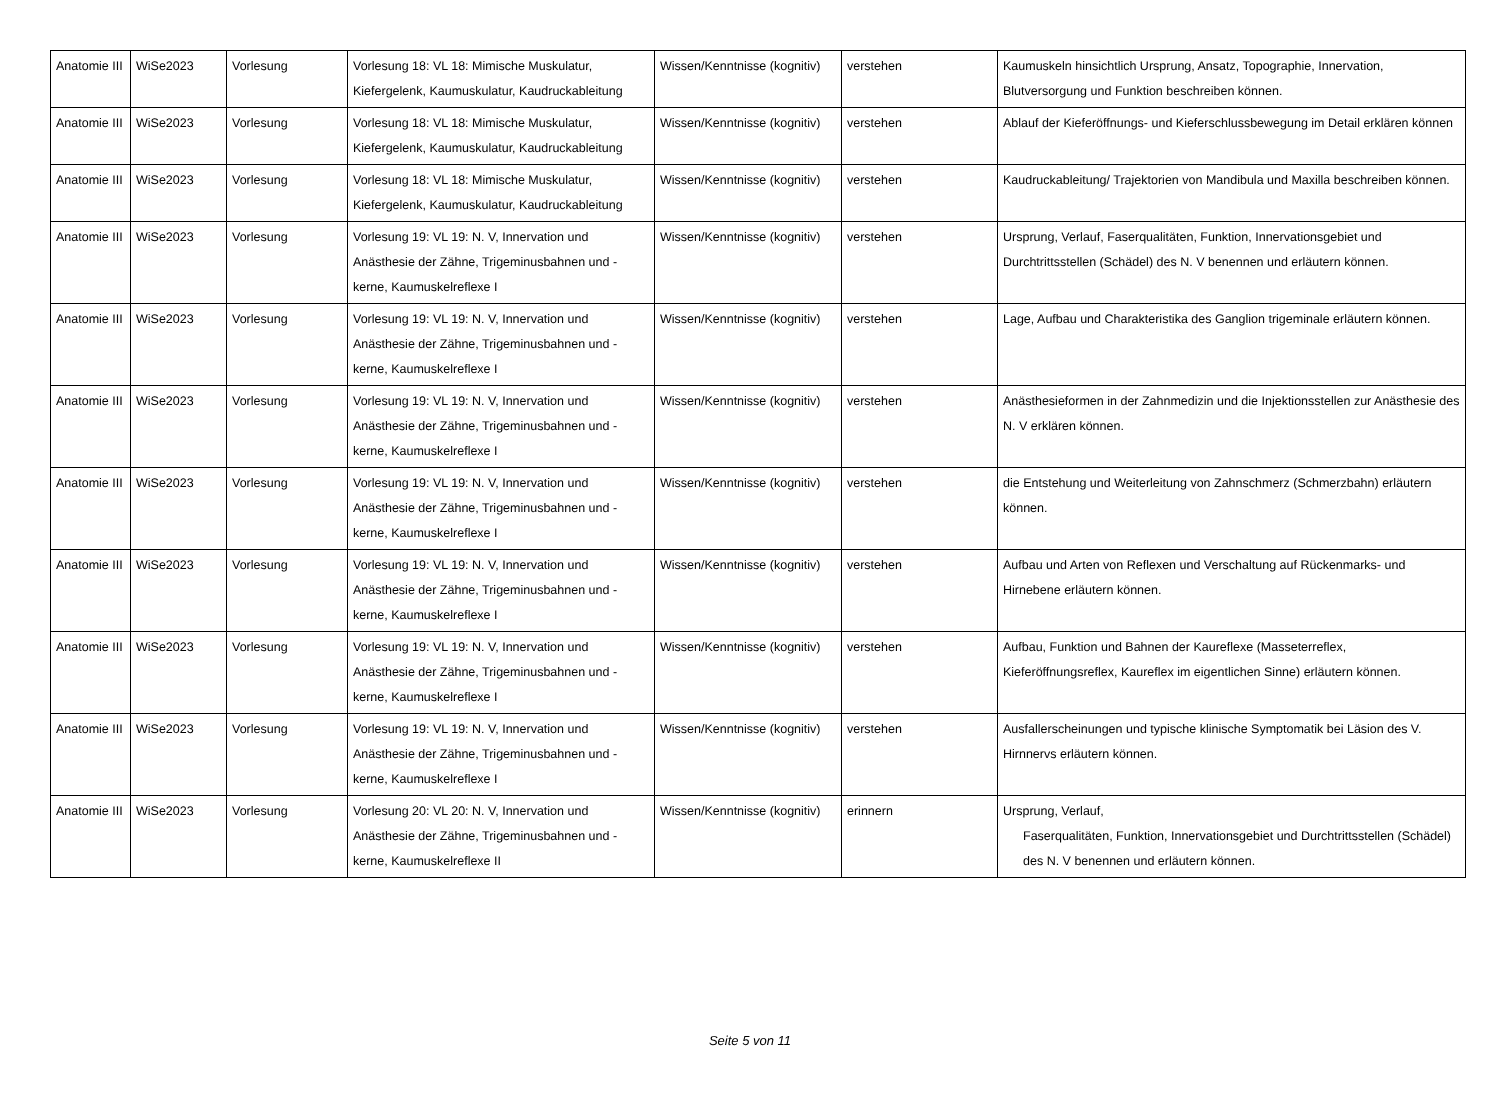| Anatomie III | WiSe2023 | Vorlesung | Vorlesung 18: VL 18: Mimische Muskulatur, Kiefergelenk, Kaumuskulatur, Kaudruckableitung | Wissen/Kenntnisse (kognitiv) | verstehen | Kaumuskeln hinsichtlich Ursprung, Ansatz, Topographie, Innervation, Blutversorgung und Funktion beschreiben können. |
| Anatomie III | WiSe2023 | Vorlesung | Vorlesung 18: VL 18: Mimische Muskulatur, Kiefergelenk, Kaumuskulatur, Kaudruckableitung | Wissen/Kenntnisse (kognitiv) | verstehen | Ablauf der Kieferöffnungs- und Kieferschlussbewegung im Detail erklären können |
| Anatomie III | WiSe2023 | Vorlesung | Vorlesung 18: VL 18: Mimische Muskulatur, Kiefergelenk, Kaumuskulatur, Kaudruckableitung | Wissen/Kenntnisse (kognitiv) | verstehen | Kaudruckableitung/ Trajektorien von Mandibula und Maxilla beschreiben können. |
| Anatomie III | WiSe2023 | Vorlesung | Vorlesung 19: VL 19: N. V, Innervation und Anästhesie der Zähne, Trigeminusbahnen und -kerne, Kaumuskelreflexe I | Wissen/Kenntnisse (kognitiv) | verstehen | Ursprung, Verlauf, Faserqualitäten, Funktion, Innervationsgebiet und Durchtrittsstellen (Schädel) des N. V benennen und erläutern können. |
| Anatomie III | WiSe2023 | Vorlesung | Vorlesung 19: VL 19: N. V, Innervation und Anästhesie der Zähne, Trigeminusbahnen und -kerne, Kaumuskelreflexe I | Wissen/Kenntnisse (kognitiv) | verstehen | Lage, Aufbau und Charakteristika des Ganglion trigeminale erläutern können. |
| Anatomie III | WiSe2023 | Vorlesung | Vorlesung 19: VL 19: N. V, Innervation und Anästhesie der Zähne, Trigeminusbahnen und -kerne, Kaumuskelreflexe I | Wissen/Kenntnisse (kognitiv) | verstehen | Anästhesieformen in der Zahnmedizin und die Injektionsstellen zur Anästhesie des N. V erklären können. |
| Anatomie III | WiSe2023 | Vorlesung | Vorlesung 19: VL 19: N. V, Innervation und Anästhesie der Zähne, Trigeminusbahnen und -kerne, Kaumuskelreflexe I | Wissen/Kenntnisse (kognitiv) | verstehen | die Entstehung und Weiterleitung von Zahnschmerz (Schmerzbahn) erläutern können. |
| Anatomie III | WiSe2023 | Vorlesung | Vorlesung 19: VL 19: N. V, Innervation und Anästhesie der Zähne, Trigeminusbahnen und -kerne, Kaumuskelreflexe I | Wissen/Kenntnisse (kognitiv) | verstehen | Aufbau und Arten von Reflexen und Verschaltung auf Rückenmarks- und Hirnebene erläutern können. |
| Anatomie III | WiSe2023 | Vorlesung | Vorlesung 19: VL 19: N. V, Innervation und Anästhesie der Zähne, Trigeminusbahnen und -kerne, Kaumuskelreflexe I | Wissen/Kenntnisse (kognitiv) | verstehen | Aufbau, Funktion und Bahnen der Kaureflexe (Masseterreflex, Kieferöffnungsreflex, Kaureflex im eigentlichen Sinne) erläutern können. |
| Anatomie III | WiSe2023 | Vorlesung | Vorlesung 19: VL 19: N. V, Innervation und Anästhesie der Zähne, Trigeminusbahnen und -kerne, Kaumuskelreflexe I | Wissen/Kenntnisse (kognitiv) | verstehen | Ausfallerscheinungen und typische klinische Symptomatik bei Läsion des V. Hirnnervs erläutern können. |
| Anatomie III | WiSe2023 | Vorlesung | Vorlesung 20: VL 20: N. V, Innervation und Anästhesie der Zähne, Trigeminusbahnen und -kerne, Kaumuskelreflexe II | Wissen/Kenntnisse (kognitiv) | erinnern | Ursprung, Verlauf, Faserqualitäten, Funktion, Innervationsgebiet und Durchtrittsstellen (Schädel) des N. V benennen und erläutern können. |
Seite 5 von 11